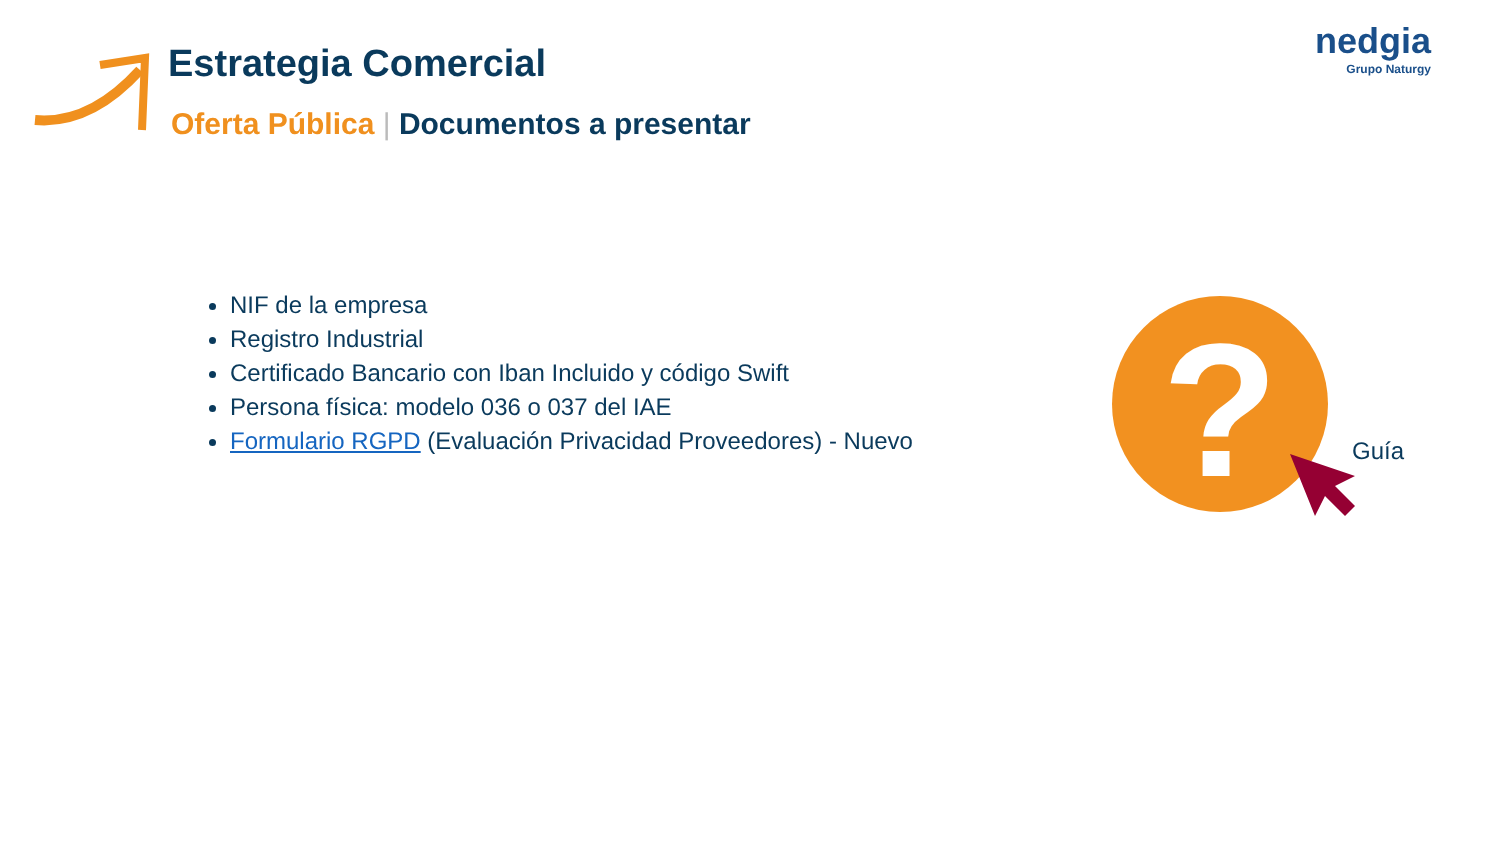Estrategia Comercial
Oferta Pública | Documentos a presentar
nedgia
Grupo Naturgy
NIF de la empresa
Registro Industrial
Certificado Bancario con Iban Incluido y código Swift
Persona física: modelo 036 o 037 del IAE
Formulario RGPD (Evaluación Privacidad Proveedores) - Nuevo
?
Guía